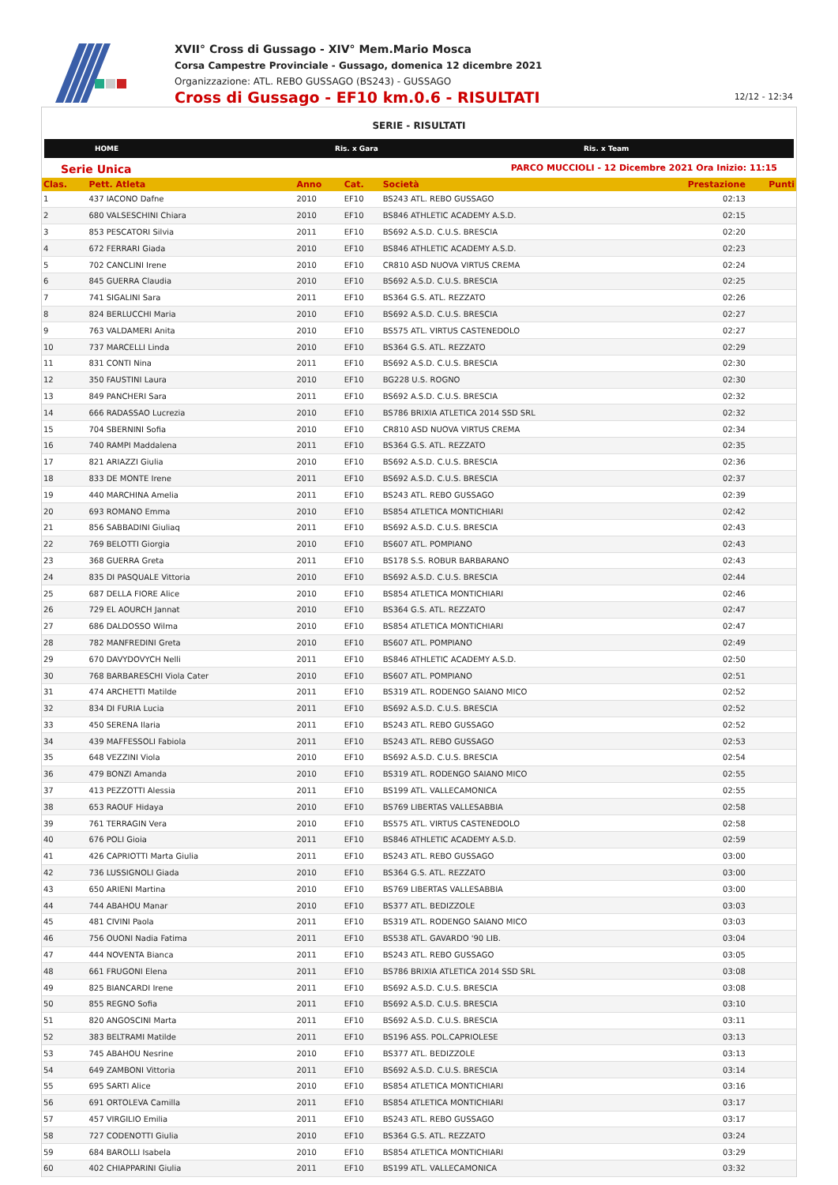XVII° Cross di Gussago - XIV° Mem.Mario Mosca
Corsa Campestre Provinciale - Gussago, domenica 12 dicembre 2021
Organizzazione: ATL. REBO GUSSAGO (BS243) - GUSSAGO
Cross di Gussago - EF10 km.0.6 - RISULTATI
12/12 - 12:34
SERIE - RISULTATI
HOME Ris. x Gara Ris. x Team
Serie Unica PARCO MUCCIOLI - 12 Dicembre 2021 Ora Inizio: 11:15
| Clas. | Pett. Atleta | Anno | Cat. | Società | Prestazione | Punti |
| --- | --- | --- | --- | --- | --- | --- |
| 1 | 437 IACONO Dafne | 2010 | EF10 | BS243 ATL. REBO GUSSAGO | 02:13 | |
| 2 | 680 VALSESCHINI Chiara | 2010 | EF10 | BS846 ATHLETIC ACADEMY A.S.D. | 02:15 | |
| 3 | 853 PESCATORI Silvia | 2011 | EF10 | BS692 A.S.D. C.U.S. BRESCIA | 02:20 | |
| 4 | 672 FERRARI Giada | 2010 | EF10 | BS846 ATHLETIC ACADEMY A.S.D. | 02:23 | |
| 5 | 702 CANCLINI Irene | 2010 | EF10 | CR810 ASD NUOVA VIRTUS CREMA | 02:24 | |
| 6 | 845 GUERRA Claudia | 2010 | EF10 | BS692 A.S.D. C.U.S. BRESCIA | 02:25 | |
| 7 | 741 SIGALINI Sara | 2011 | EF10 | BS364 G.S. ATL. REZZATO | 02:26 | |
| 8 | 824 BERLUCCHI Maria | 2010 | EF10 | BS692 A.S.D. C.U.S. BRESCIA | 02:27 | |
| 9 | 763 VALDAMERI Anita | 2010 | EF10 | BS575 ATL. VIRTUS CASTENEDOLO | 02:27 | |
| 10 | 737 MARCELLI Linda | 2010 | EF10 | BS364 G.S. ATL. REZZATO | 02:29 | |
| 11 | 831 CONTI Nina | 2011 | EF10 | BS692 A.S.D. C.U.S. BRESCIA | 02:30 | |
| 12 | 350 FAUSTINI Laura | 2010 | EF10 | BG228 U.S. ROGNO | 02:30 | |
| 13 | 849 PANCHERI Sara | 2011 | EF10 | BS692 A.S.D. C.U.S. BRESCIA | 02:32 | |
| 14 | 666 RADASSAO Lucrezia | 2010 | EF10 | BS786 BRIXIA ATLETICA 2014 SSD SRL | 02:32 | |
| 15 | 704 SBERNINI Sofia | 2010 | EF10 | CR810 ASD NUOVA VIRTUS CREMA | 02:34 | |
| 16 | 740 RAMPI Maddalena | 2011 | EF10 | BS364 G.S. ATL. REZZATO | 02:35 | |
| 17 | 821 ARIAZZI Giulia | 2010 | EF10 | BS692 A.S.D. C.U.S. BRESCIA | 02:36 | |
| 18 | 833 DE MONTE Irene | 2011 | EF10 | BS692 A.S.D. C.U.S. BRESCIA | 02:37 | |
| 19 | 440 MARCHINA Amelia | 2011 | EF10 | BS243 ATL. REBO GUSSAGO | 02:39 | |
| 20 | 693 ROMANO Emma | 2010 | EF10 | BS854 ATLETICA MONTICHIARI | 02:42 | |
| 21 | 856 SABBADINI Giuliaq | 2011 | EF10 | BS692 A.S.D. C.U.S. BRESCIA | 02:43 | |
| 22 | 769 BELOTTI Giorgia | 2010 | EF10 | BS607 ATL. POMPIANO | 02:43 | |
| 23 | 368 GUERRA Greta | 2011 | EF10 | BS178 S.S. ROBUR BARBARANO | 02:43 | |
| 24 | 835 DI PASQUALE Vittoria | 2010 | EF10 | BS692 A.S.D. C.U.S. BRESCIA | 02:44 | |
| 25 | 687 DELLA FIORE Alice | 2010 | EF10 | BS854 ATLETICA MONTICHIARI | 02:46 | |
| 26 | 729 EL AOURCH Jannat | 2010 | EF10 | BS364 G.S. ATL. REZZATO | 02:47 | |
| 27 | 686 DALDOSSO Wilma | 2010 | EF10 | BS854 ATLETICA MONTICHIARI | 02:47 | |
| 28 | 782 MANFREDINI Greta | 2010 | EF10 | BS607 ATL. POMPIANO | 02:49 | |
| 29 | 670 DAVYDOVYCH Nelli | 2011 | EF10 | BS846 ATHLETIC ACADEMY A.S.D. | 02:50 | |
| 30 | 768 BARBARESCHI Viola Cater | 2010 | EF10 | BS607 ATL. POMPIANO | 02:51 | |
| 31 | 474 ARCHETTI Matilde | 2011 | EF10 | BS319 ATL. RODENGO SAIANO MICO | 02:52 | |
| 32 | 834 DI FURIA Lucia | 2011 | EF10 | BS692 A.S.D. C.U.S. BRESCIA | 02:52 | |
| 33 | 450 SERENA Ilaria | 2011 | EF10 | BS243 ATL. REBO GUSSAGO | 02:52 | |
| 34 | 439 MAFFESSOLI Fabiola | 2011 | EF10 | BS243 ATL. REBO GUSSAGO | 02:53 | |
| 35 | 648 VEZZINI Viola | 2010 | EF10 | BS692 A.S.D. C.U.S. BRESCIA | 02:54 | |
| 36 | 479 BONZI Amanda | 2010 | EF10 | BS319 ATL. RODENGO SAIANO MICO | 02:55 | |
| 37 | 413 PEZZOTTI Alessia | 2011 | EF10 | BS199 ATL. VALLECAMONICA | 02:55 | |
| 38 | 653 RAOUF Hidaya | 2010 | EF10 | BS769 LIBERTAS VALLESABBIA | 02:58 | |
| 39 | 761 TERRAGIN Vera | 2010 | EF10 | BS575 ATL. VIRTUS CASTENEDOLO | 02:58 | |
| 40 | 676 POLI Gioia | 2011 | EF10 | BS846 ATHLETIC ACADEMY A.S.D. | 02:59 | |
| 41 | 426 CAPRIOTTI Marta Giulia | 2011 | EF10 | BS243 ATL. REBO GUSSAGO | 03:00 | |
| 42 | 736 LUSSIGNOLI Giada | 2010 | EF10 | BS364 G.S. ATL. REZZATO | 03:00 | |
| 43 | 650 ARIENI Martina | 2010 | EF10 | BS769 LIBERTAS VALLESABBIA | 03:00 | |
| 44 | 744 ABAHOU Manar | 2010 | EF10 | BS377 ATL. BEDIZZOLE | 03:03 | |
| 45 | 481 CIVINI Paola | 2011 | EF10 | BS319 ATL. RODENGO SAIANO MICO | 03:03 | |
| 46 | 756 OUONI Nadia Fatima | 2011 | EF10 | BS538 ATL. GAVARDO '90 LIB. | 03:04 | |
| 47 | 444 NOVENTA Bianca | 2011 | EF10 | BS243 ATL. REBO GUSSAGO | 03:05 | |
| 48 | 661 FRUGONI Elena | 2011 | EF10 | BS786 BRIXIA ATLETICA 2014 SSD SRL | 03:08 | |
| 49 | 825 BIANCARDI Irene | 2011 | EF10 | BS692 A.S.D. C.U.S. BRESCIA | 03:08 | |
| 50 | 855 REGNO Sofia | 2011 | EF10 | BS692 A.S.D. C.U.S. BRESCIA | 03:10 | |
| 51 | 820 ANGOSCINI Marta | 2011 | EF10 | BS692 A.S.D. C.U.S. BRESCIA | 03:11 | |
| 52 | 383 BELTRAMI Matilde | 2011 | EF10 | BS196 ASS. POL.CAPRIOLESE | 03:13 | |
| 53 | 745 ABAHOU Nesrine | 2010 | EF10 | BS377 ATL. BEDIZZOLE | 03:13 | |
| 54 | 649 ZAMBONI Vittoria | 2011 | EF10 | BS692 A.S.D. C.U.S. BRESCIA | 03:14 | |
| 55 | 695 SARTI Alice | 2010 | EF10 | BS854 ATLETICA MONTICHIARI | 03:16 | |
| 56 | 691 ORTOLEVA Camilla | 2011 | EF10 | BS854 ATLETICA MONTICHIARI | 03:17 | |
| 57 | 457 VIRGILIO Emilia | 2011 | EF10 | BS243 ATL. REBO GUSSAGO | 03:17 | |
| 58 | 727 CODENOTTI Giulia | 2010 | EF10 | BS364 G.S. ATL. REZZATO | 03:24 | |
| 59 | 684 BAROLLI Isabela | 2010 | EF10 | BS854 ATLETICA MONTICHIARI | 03:29 | |
| 60 | 402 CHIAPPARINI Giulia | 2011 | EF10 | BS199 ATL. VALLECAMONICA | 03:32 | |